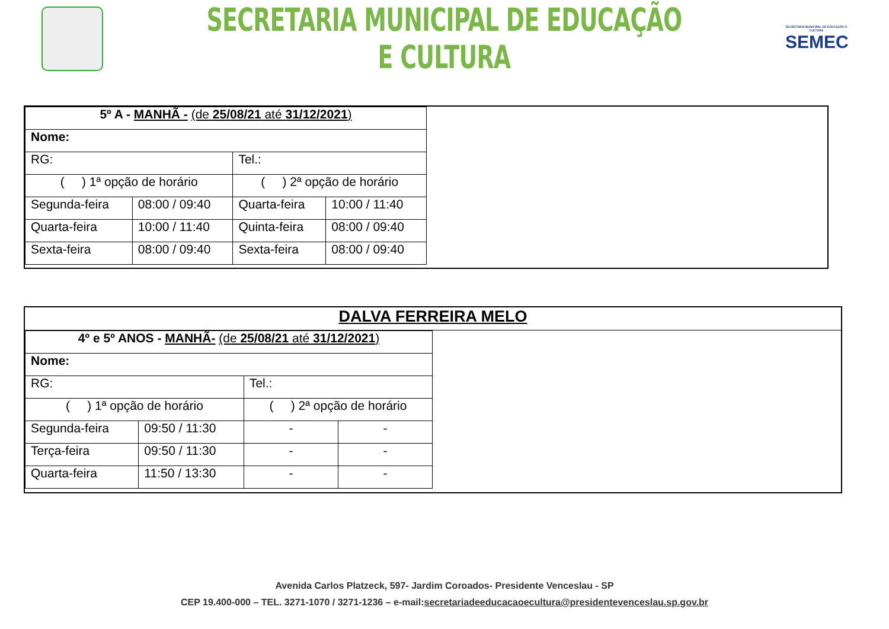SECRETARIA MUNICIPAL DE EDUCAÇÃO E CULTURA
SECRETARIA MUNICIPAL DE EDUCAÇÃO E CULTURA
SEMEC
| 5º A - MANHÃ - (de 25/08/21 até 31/12/2021 ) | | | |
| Nome: | | | |
| RG: | | Tel.: | |
| ( ) 1ª opção de horário | | ( ) 2ª opção de horário | |
| Segunda-feira | 08:00 / 09:40 | Quarta-feira | 10:00 / 11:40 |
| Quarta-feira | 10:00 / 11:40 | Quinta-feira | 08:00 / 09:40 |
| Sexta-feira | 08:00 / 09:40 | Sexta-feira | 08:00 / 09:40 |
DALVA FERREIRA MELO
| 4º e 5º ANOS - MANHÃ- (de 25/08/21 até 31/12/2021 ) | | | |
| Nome: | | | |
| RG: | | Tel.: | |
| ( ) 1ª opção de horário | | ( ) 2ª opção de horário | |
| Segunda-feira | 09:50 / 11:30 | - | - |
| Terça-feira | 09:50 / 11:30 | - | - |
| Quarta-feira | 11:50 / 13:30 | - | - |
Avenida Carlos Platzeck, 597- Jardim Coroados- Presidente Venceslau - SP
CEP 19.400-000 – TEL. 3271-1070 / 3271-1236 – e-mail:secretariadeeducacaoecultura@presidentevenceslau.sp.gov.br